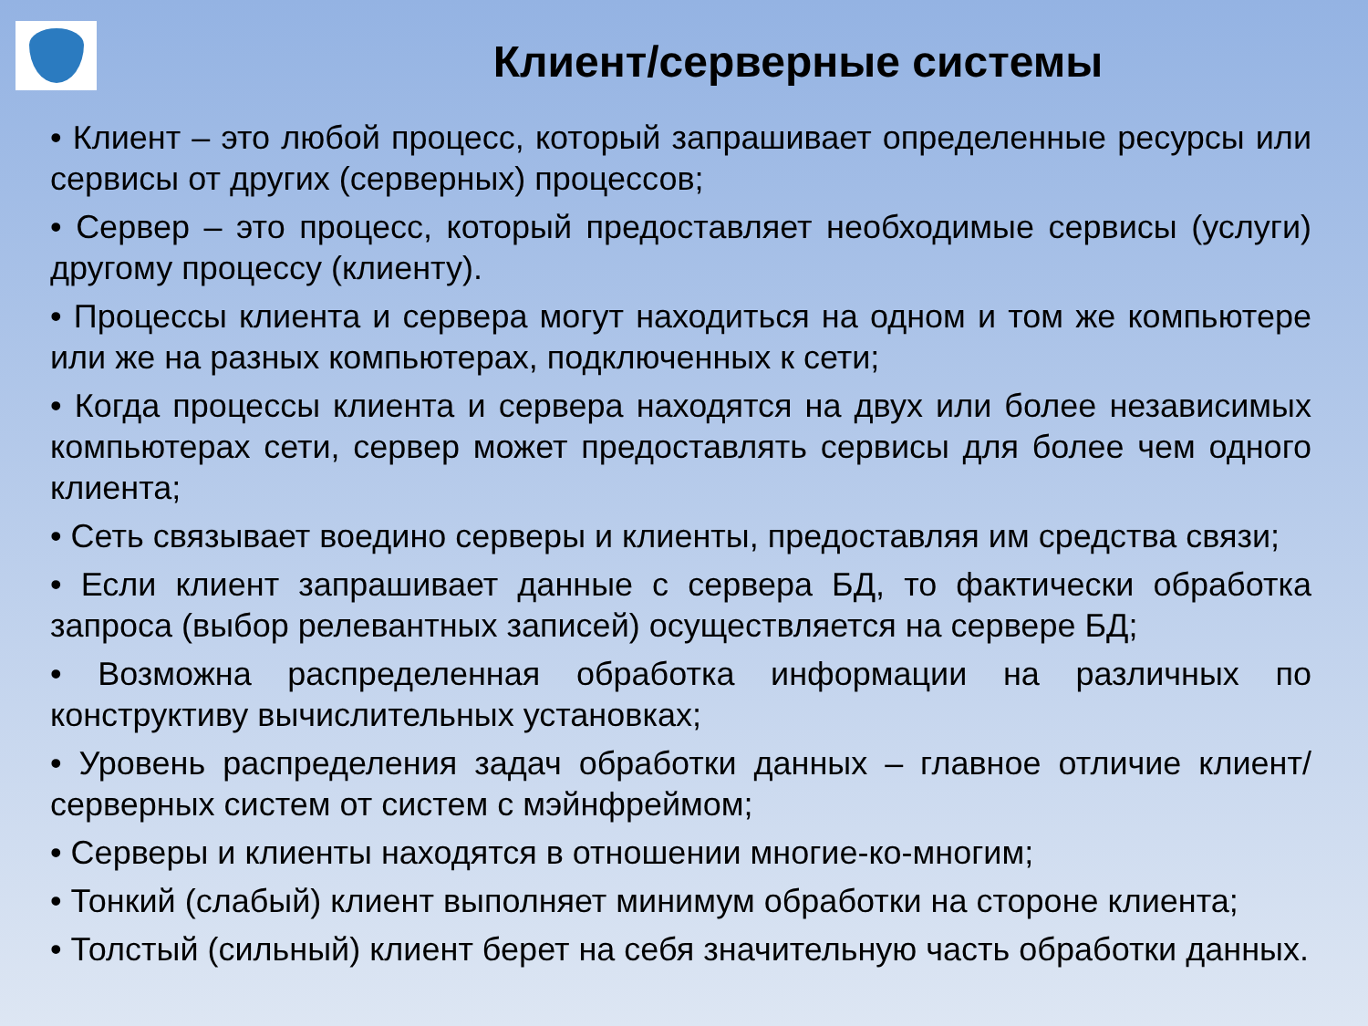Клиент/серверные системы
• Клиент – это любой процесс, который запрашивает определенные ресурсы или сервисы от других (серверных) процессов;
• Сервер – это процесс, который предоставляет необходимые сервисы (услуги) другому процессу (клиенту).
• Процессы клиента и сервера могут находиться на одном и том же компьютере или же на разных компьютерах, подключенных к сети;
• Когда процессы клиента и сервера находятся на двух или более независимых компьютерах сети, сервер может предоставлять сервисы для более чем одного клиента;
• Сеть связывает воедино серверы и клиенты, предоставляя им средства связи;
• Если клиент запрашивает данные с сервера БД, то фактически обработка запроса (выбор релевантных записей) осуществляется на сервере БД;
• Возможна распределенная обработка информации на различных по конструктиву вычислительных установках;
• Уровень распределения задач обработки данных – главное отличие клиент/серверных систем от систем с мэйнфреймом;
• Серверы и клиенты находятся в отношении многие-ко-многим;
• Тонкий (слабый) клиент выполняет минимум обработки на стороне клиента;
• Толстый (сильный) клиент берет на себя значительную часть обработки данных.